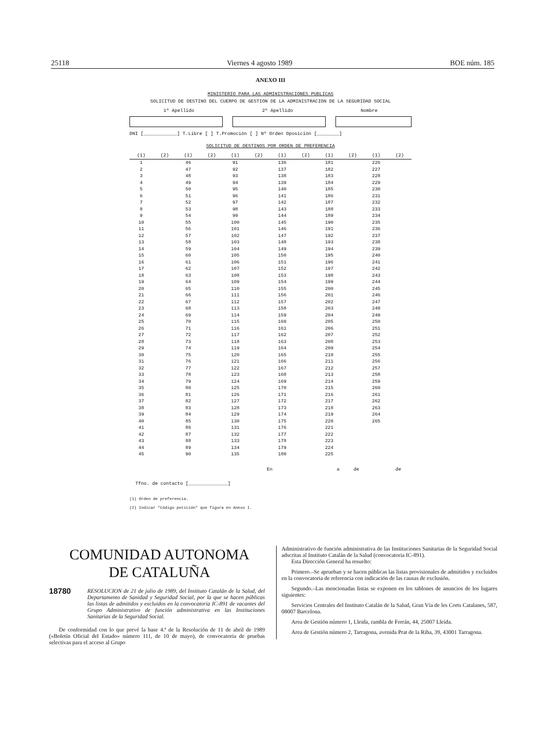25118 Viernes 4 agosto 1989 BOE núm. 185
ANEXO III
MINISTERIO PARA LAS ADMINISTRACIONES PUBLICAS
SOLICITUD DE DESTINO DEL CUERPO DE GESTION DE LA ADMINISTRACION DE LA SEGURIDAD SOCIAL
1º Apellido 2º Apellido Nombre
DNI [____________] T.Libre [ ] T.Promoción [ ] Nº Orden Oposición [________]
SOLICITUD DE DESTINOS POR ORDEN DE PREFERENCIA
| (1) | (2) | (1) | (2) | (1) | (2) | (1) | (2) | (1) | (2) | (1) | (2) |
| --- | --- | --- | --- | --- | --- | --- | --- | --- | --- | --- | --- |
| 1 | | 46 | | 91 | | 136 | | 181 | | 226 | |
| 2 | | 47 | | 92 | | 137 | | 182 | | 227 | |
| 3 | | 48 | | 93 | | 138 | | 183 | | 228 | |
| 4 | | 49 | | 94 | | 139 | | 184 | | 229 | |
| 5 | | 50 | | 95 | | 140 | | 185 | | 230 | |
| 6 | | 51 | | 96 | | 141 | | 186 | | 231 | |
| 7 | | 52 | | 97 | | 142 | | 187 | | 232 | |
| 8 | | 53 | | 98 | | 143 | | 188 | | 233 | |
| 9 | | 54 | | 99 | | 144 | | 189 | | 234 | |
| 10 | | 55 | | 100 | | 145 | | 190 | | 235 | |
| 11 | | 56 | | 101 | | 146 | | 191 | | 236 | |
| 12 | | 57 | | 102 | | 147 | | 192 | | 237 | |
| 13 | | 58 | | 103 | | 148 | | 193 | | 238 | |
| 14 | | 59 | | 104 | | 149 | | 194 | | 239 | |
| 15 | | 60 | | 105 | | 150 | | 195 | | 240 | |
| 16 | | 61 | | 106 | | 151 | | 196 | | 241 | |
| 17 | | 62 | | 107 | | 152 | | 197 | | 242 | |
| 18 | | 63 | | 108 | | 153 | | 198 | | 243 | |
| 19 | | 64 | | 109 | | 154 | | 199 | | 244 | |
| 20 | | 65 | | 110 | | 155 | | 200 | | 245 | |
| 21 | | 66 | | 111 | | 156 | | 201 | | 246 | |
| 22 | | 67 | | 112 | | 157 | | 202 | | 247 | |
| 23 | | 68 | | 113 | | 158 | | 203 | | 248 | |
| 24 | | 69 | | 114 | | 159 | | 204 | | 249 | |
| 25 | | 70 | | 115 | | 160 | | 205 | | 250 | |
| 26 | | 71 | | 116 | | 161 | | 206 | | 251 | |
| 27 | | 72 | | 117 | | 162 | | 207 | | 252 | |
| 28 | | 73 | | 118 | | 163 | | 208 | | 253 | |
| 29 | | 74 | | 119 | | 164 | | 209 | | 254 | |
| 30 | | 75 | | 120 | | 165 | | 210 | | 255 | |
| 31 | | 76 | | 121 | | 166 | | 211 | | 256 | |
| 32 | | 77 | | 122 | | 167 | | 212 | | 257 | |
| 33 | | 78 | | 123 | | 168 | | 213 | | 258 | |
| 34 | | 79 | | 124 | | 169 | | 214 | | 259 | |
| 35 | | 80 | | 125 | | 170 | | 215 | | 260 | |
| 36 | | 81 | | 126 | | 171 | | 216 | | 261 | |
| 37 | | 82 | | 127 | | 172 | | 217 | | 262 | |
| 38 | | 83 | | 128 | | 173 | | 218 | | 263 | |
| 39 | | 84 | | 129 | | 174 | | 219 | | 264 | |
| 40 | | 85 | | 130 | | 175 | | 220 | | 265 | |
| 41 | | 86 | | 131 | | 176 | | 221 | | | |
| 42 | | 87 | | 132 | | 177 | | 222 | | | |
| 43 | | 88 | | 133 | | 178 | | 223 | | | |
| 44 | | 89 | | 134 | | 179 | | 224 | | | |
| 45 | | 90 | | 135 | | 180 | | 225 | | | |
En a de de
Tfno. de contacto [______________]
(1) Orden de preferencia.
(2) Indicar "Código petición" que figura en Anexo I.
COMUNIDAD AUTONOMA
DE CATALUÑA
18780
RESOLUCION de 21 de julio de 1989, del Instituto Catalán de la Salud, del Departamento de Sanidad y Seguridad Social, por la que se hacen públicas las listas de admitidos y excluidos en la convocatoria IC-891 de vacantes del Grupo Administrativo de función administrativa en las Instituciones Sanitarias de la Seguridad Social.
De conformidad con lo que prevé la base 4.ª de la Resolución de 11 de abril de 1989 («Boletín Oficial del Estado» número 111, de 10 de mayo), de convocatoria de pruebas selectivas para el acceso al Grupo
Administrativo de función administrativa de las Instituciones Sanitarias de la Seguridad Social adscritas al Instituto Catalán de la Salud (convocatoria IC-891).
Esta Dirección General ha resuelto:
Primero.–Se aprueban y se hacen públicas las listas provisionales de admitidos y excluidos en la convocatoria de referencia con indicación de las causas de exclusión.
Segundo.–Las mencionadas listas se exponen en los tablones de anuncios de los lugares siguientes:
Servicios Centrales del Instituto Catalán de la Salud, Gran Vía de les Corts Catalanes, 587, 08007 Barcelona.
Area de Gestión número 1, Lleida, rambla de Ferrán, 44, 25007 Lleida.
Area de Gestión número 2, Tarragona, avenida Prat de la Riba, 39, 43001 Tarragona.